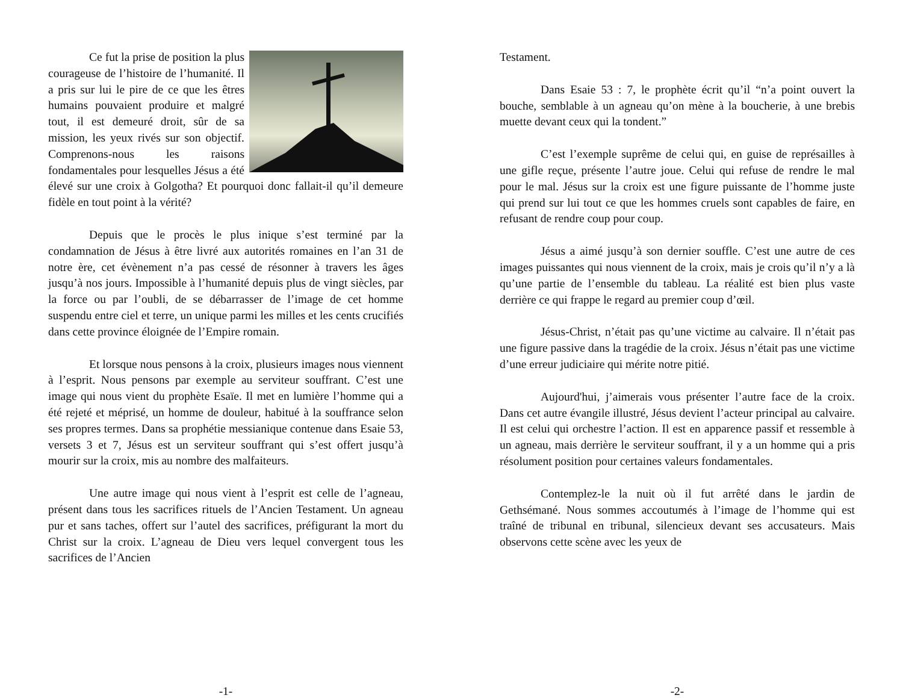Ce fut la prise de position la plus courageuse de l’histoire de l’humanité. Il a pris sur lui le pire de ce que les êtres humains pouvaient produire et malgré tout, il est demeuré droit, sûr de sa mission, les yeux rivés sur son objectif. Comprenons-nous les raisons fondamentales pour lesquelles Jésus a été élevé sur une croix à Golgotha? Et pourquoi donc fallait-il qu’il demeure fidèle en tout point à la vérité?
Depuis que le procès le plus inique s’est terminé par la condamnation de Jésus à être livré aux autorités romaines en l’an 31 de notre ère, cet évènement n’a pas cessé de résonner à travers les âges jusqu’à nos jours. Impossible à l’humanité depuis plus de vingt siècles, par la force ou par l’oubli, de se débarrasser de l’image de cet homme suspendu entre ciel et terre, un unique parmi les milles et les cents crucifiés dans cette province éloignée de l’Empire romain.
Et lorsque nous pensons à la croix, plusieurs images nous viennent à l’esprit. Nous pensons par exemple au serviteur souffrant. C’est une image qui nous vient du prophète Esaïe. Il met en lumière l’homme qui a été rejeté et méprisé, un homme de douleur, habitué à la souffrance selon ses propres termes. Dans sa prophétie messianique contenue dans Esaie 53, versets 3 et 7, Jésus est un serviteur souffrant qui s’est offert jusqu’à mourir sur la croix, mis au nombre des malfaiteurs.
Une autre image qui nous vient à l’esprit est celle de l’agneau, présent dans tous les sacrifices rituels de l’Ancien Testament. Un agneau pur et sans taches, offert sur l’autel des sacrifices, préfigurant la mort du Christ sur la croix. L’agneau de Dieu vers lequel convergent tous les sacrifices de l’Ancien
-1-
Testament.
Dans Esaie 53 : 7, le prophète écrit qu’il “n’a point ouvert la bouche, semblable à un agneau qu’on mène à la boucherie, à une brebis muette devant ceux qui la tondent.”
C’est l’exemple suprême de celui qui, en guise de représailles à une gifle reçue, présente l’autre joue. Celui qui refuse de rendre le mal pour le mal. Jésus sur la croix est une figure puissante de l’homme juste qui prend sur lui tout ce que les hommes cruels sont capables de faire, en refusant de rendre coup pour coup.
Jésus a aimé jusqu’à son dernier souffle. C’est une autre de ces images puissantes qui nous viennent de la croix, mais je crois qu’il n’y a là qu’une partie de l’ensemble du tableau. La réalité est bien plus vaste derrière ce qui frappe le regard au premier coup d’œil.
Jésus-Christ, n’était pas qu’une victime au calvaire. Il n’était pas une figure passive dans la tragédie de la croix. Jésus n’était pas une victime d’une erreur judiciaire qui mérite notre pitié.
Aujourd'hui, j’aimerais vous présenter l’autre face de la croix. Dans cet autre évangile illustré, Jésus devient l’acteur principal au calvaire. Il est celui qui orchestre l’action. Il est en apparence passif et ressemble à un agneau, mais derrière le serviteur souffrant, il y a un homme qui a pris résolument position pour certaines valeurs fondamentales.
Contemplez-le la nuit où il fut arrêté dans le jardin de Gethsémané. Nous sommes accoutumés à l’image de l’homme qui est traîné de tribunal en tribunal, silencieux devant ses accusateurs. Mais observons cette scène avec les yeux de
-2-